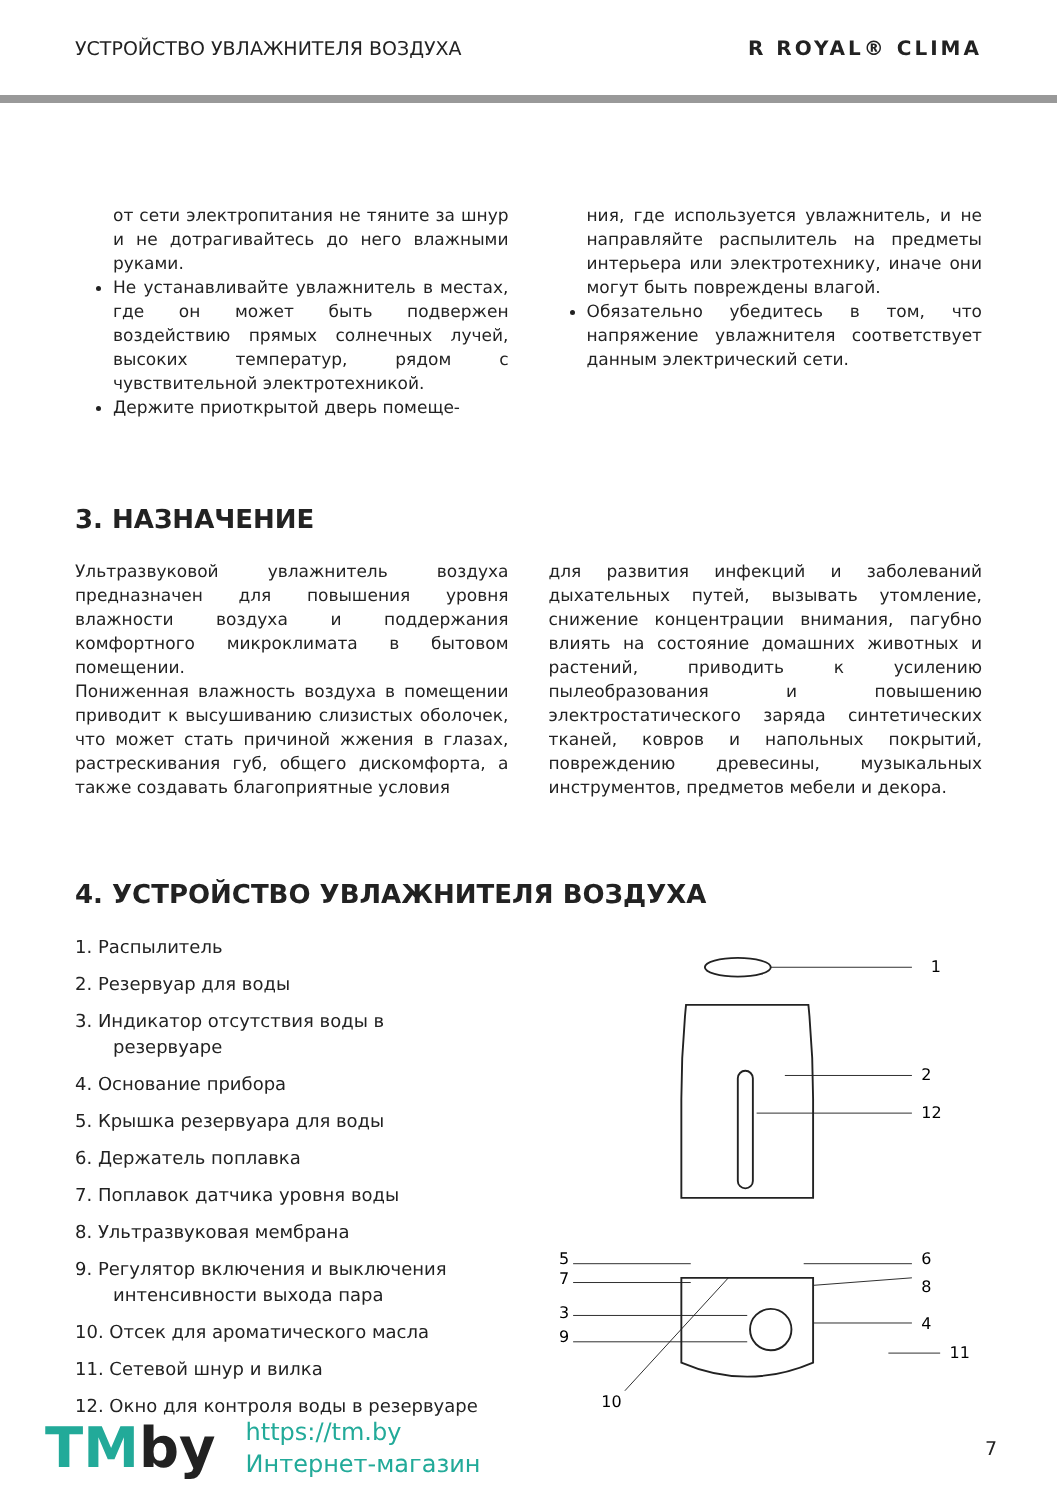УСТРОЙСТВО УВЛАЖНИТЕЛЯ ВОЗДУХА R ROYAL® CLIMA
от сети электропитания не тяните за шнур и не дотрагивайтесь до него влажными руками.
Не устанавливайте увлажнитель в местах, где он может быть подвержен воздействию прямых солнечных лучей, высоких температур, рядом с чувствительной электротехникой.
Держите приоткрытой дверь помеще-
ния, где используется увлажнитель, и не направляйте распылитель на предметы интерьера или электротехнику, иначе они могут быть повреждены влагой.
Обязательно убедитесь в том, что напряжение увлажнителя соответствует данным электрический сети.
3. НАЗНАЧЕНИЕ
Ультразвуковой увлажнитель воздуха предназначен для повышения уровня влажности воздуха и поддержания комфортного микроклимата в бытовом помещении.
Пониженная влажность воздуха в помещении приводит к высушиванию слизистых оболочек, что может стать причиной жжения в глазах, растрескивания губ, общего дискомфорта, а также создавать благоприятные условия
для развития инфекций и заболеваний дыхательных путей, вызывать утомление, снижение концентрации внимания, пагубно влиять на состояние домашних животных и растений, приводить к усилению пылеобразования и повышению электростатического заряда синтетических тканей, ковров и напольных покрытий, повреждению древесины, музыкальных инструментов, предметов мебели и декора.
4. УСТРОЙСТВО УВЛАЖНИТЕЛЯ ВОЗДУХА
1. Распылитель
2. Резервуар для воды
3. Индикатор отсутствия воды в резервуаре
4. Основание прибора
5. Крышка резервуара для воды
6. Держатель поплавка
7. Поплавок датчика уровня воды
8. Ультразвуковая мембрана
9. Регулятор включения и выключения интенсивности выхода пара
10. Отсек для ароматического масла
11. Сетевой шнур и вилка
12. Окно для контроля воды в резервуаре
1
2
12
5
6
7
8
3
4
9
11
10
7
TMby
https://tm.by
Интернет-магазин